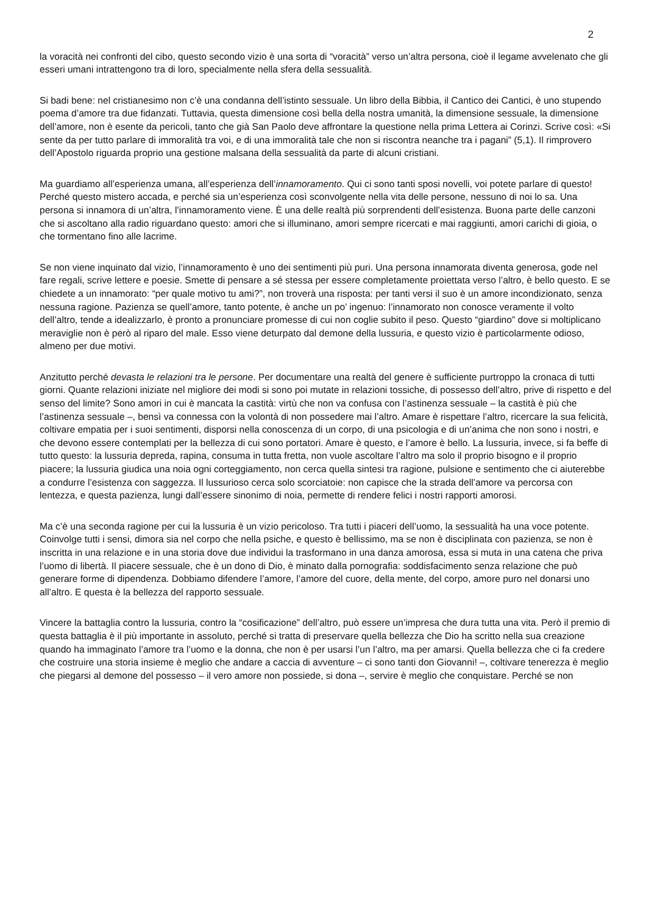2
la voracità nei confronti del cibo, questo secondo vizio è una sorta di “voracità” verso un’altra persona, cioè il legame avvelenato che gli esseri umani intrattengono tra di loro, specialmente nella sfera della sessualità.
Si badi bene: nel cristianesimo non c’è una condanna dell’istinto sessuale. Un libro della Bibbia, il Cantico dei Cantici, è uno stupendo poema d’amore tra due fidanzati. Tuttavia, questa dimensione così bella della nostra umanità, la dimensione sessuale, la dimensione dell’amore, non è esente da pericoli, tanto che già San Paolo deve affrontare la questione nella prima Lettera ai Corinzi. Scrive così: «Si sente da per tutto parlare di immoralità tra voi, e di una immoralità tale che non si riscontra neanche tra i pagani” (5,1). Il rimprovero dell’Apostolo riguarda proprio una gestione malsana della sessualità da parte di alcuni cristiani.
Ma guardiamo all’esperienza umana, all’esperienza dell’innamoramento. Qui ci sono tanti sposi novelli, voi potete parlare di questo! Perché questo mistero accada, e perché sia un’esperienza così sconvolgente nella vita delle persone, nessuno di noi lo sa. Una persona si innamora di un’altra, l’innamoramento viene. È una delle realtà più sorprendenti dell’esistenza. Buona parte delle canzoni che si ascoltano alla radio riguardano questo: amori che si illuminano, amori sempre ricercati e mai raggiunti, amori carichi di gioia, o che tormentano fino alle lacrime.
Se non viene inquinato dal vizio, l’innamoramento è uno dei sentimenti più puri. Una persona innamorata diventa generosa, gode nel fare regali, scrive lettere e poesie. Smette di pensare a sé stessa per essere completamente proiettata verso l’altro, è bello questo. E se chiedete a un innamorato: “per quale motivo tu ami?”, non troverà una risposta: per tanti versi il suo è un amore incondizionato, senza nessuna ragione. Pazienza se quell’amore, tanto potente, è anche un po’ ingenuo: l’innamorato non conosce veramente il volto dell’altro, tende a idealizzarlo, è pronto a pronunciare promesse di cui non coglie subito il peso. Questo “giardino” dove si moltiplicano meraviglie non è però al riparo del male. Esso viene deturpato dal demone della lussuria, e questo vizio è particolarmente odioso, almeno per due motivi.
Anzitutto perché devasta le relazioni tra le persone. Per documentare una realtà del genere è sufficiente purtroppo la cronaca di tutti giorni. Quante relazioni iniziate nel migliore dei modi si sono poi mutate in relazioni tossiche, di possesso dell’altro, prive di rispetto e del senso del limite? Sono amori in cui è mancata la castità: virtù che non va confusa con l’astinenza sessuale – la castità è più che l’astinenza sessuale –, bensì va connessa con la volontà di non possedere mai l’altro. Amare è rispettare l’altro, ricercare la sua felicità, coltivare empatia per i suoi sentimenti, disporsi nella conoscenza di un corpo, di una psicologia e di un’anima che non sono i nostri, e che devono essere contemplati per la bellezza di cui sono portatori. Amare è questo, e l’amore è bello. La lussuria, invece, si fa beffe di tutto questo: la lussuria depreda, rapina, consuma in tutta fretta, non vuole ascoltare l’altro ma solo il proprio bisogno e il proprio piacere; la lussuria giudica una noia ogni corteggiamento, non cerca quella sintesi tra ragione, pulsione e sentimento che ci aiuterebbe a condurre l’esistenza con saggezza. Il lussurioso cerca solo scorciatoie: non capisce che la strada dell’amore va percorsa con lentezza, e questa pazienza, lungi dall’essere sinonimo di noia, permette di rendere felici i nostri rapporti amorosi.
Ma c’è una seconda ragione per cui la lussuria è un vizio pericoloso. Tra tutti i piaceri dell’uomo, la sessualità ha una voce potente. Coinvolge tutti i sensi, dimora sia nel corpo che nella psiche, e questo è bellissimo, ma se non è disciplinata con pazienza, se non è inscritta in una relazione e in una storia dove due individui la trasformano in una danza amorosa, essa si muta in una catena che priva l’uomo di libertà. Il piacere sessuale, che è un dono di Dio, è minato dalla pornografia: soddisfacimento senza relazione che può generare forme di dipendenza. Dobbiamo difendere l’amore, l’amore del cuore, della mente, del corpo, amore puro nel donarsi uno all’altro. E questa è la bellezza del rapporto sessuale.
Vincere la battaglia contro la lussuria, contro la “cosificazione” dell’altro, può essere un’impresa che dura tutta una vita. Però il premio di questa battaglia è il più importante in assoluto, perché si tratta di preservare quella bellezza che Dio ha scritto nella sua creazione quando ha immaginato l’amore tra l’uomo e la donna, che non è per usarsi l’un l’altro, ma per amarsi. Quella bellezza che ci fa credere che costruire una storia insieme è meglio che andare a caccia di avventure – ci sono tanti don Giovanni! –, coltivare tenerezza è meglio che piegarsi al demone del possesso – il vero amore non possiede, si dona –, servire è meglio che conquistare. Perché se non